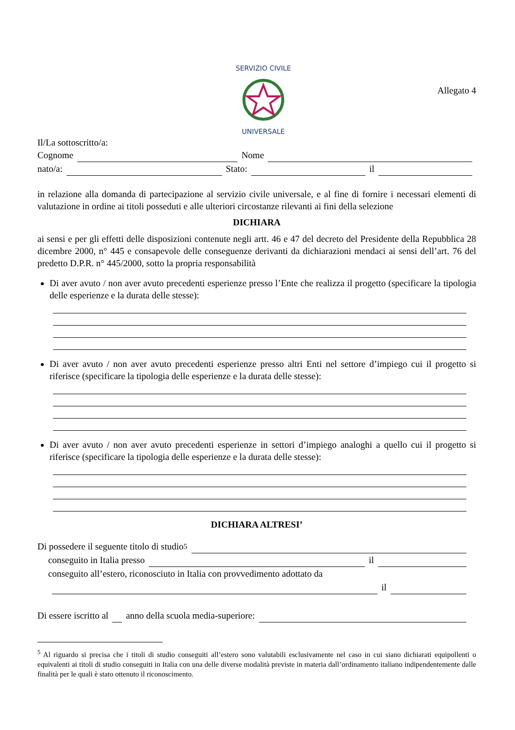SERVIZIO CIVILE
UNIVERSALE
Allegato 4
Il/La sottoscritto/a:
Cognome Nome
nato/a: Stato: il
in relazione alla domanda di partecipazione al servizio civile universale, e al fine di fornire i necessari elementi di valutazione in ordine ai titoli posseduti e alle ulteriori circostanze rilevanti ai fini della selezione
DICHIARA
ai sensi e per gli effetti delle disposizioni contenute negli artt. 46 e 47 del decreto del Presidente della Repubblica 28 dicembre 2000, n° 445 e consapevole delle conseguenze derivanti da dichiarazioni mendaci ai sensi dell’art. 76 del predetto D.P.R. n° 445/2000, sotto la propria responsabilità
Di aver avuto / non aver avuto precedenti esperienze presso l’Ente che realizza il progetto (specificare la tipologia delle esperienze e la durata delle stesse):
Di aver avuto / non aver avuto precedenti esperienze presso altri Enti nel settore d’impiego cui il progetto si riferisce (specificare la tipologia delle esperienze e la durata delle stesse):
Di aver avuto / non aver avuto precedenti esperienze in settori d’impiego analoghi a quello cui il progetto si riferisce (specificare la tipologia delle esperienze e la durata delle stesse):
DICHIARA ALTRESI’
Di possedere il seguente titolo di studio<sup>5</sup>
conseguito in Italia presso il
conseguito all’estero, riconosciuto in Italia con provvedimento adottato da
il
Di essere iscritto al anno della scuola media-superiore:
<sup>5</sup> Al riguardo si precisa che i titoli di studio conseguiti all’estero sono valutabili esclusivamente nel caso in cui siano dichiarati equipollenti o equivalenti ai titoli di studio conseguiti in Italia con una delle diverse modalità previste in materia dall’ordinamento italiano indipendentemente dalle finalità per le quali è stato ottenuto il riconoscimento.